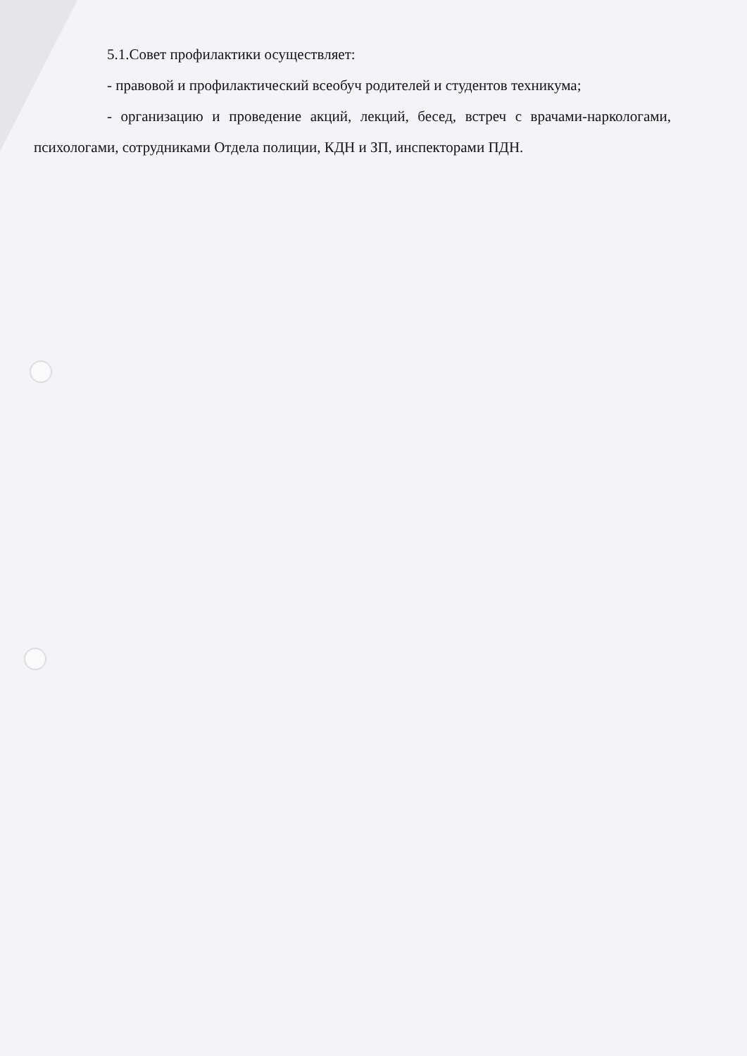5.1.Совет профилактики осуществляет:
- правовой и профилактический всеобуч родителей и студентов техникума;
- организацию и проведение акций, лекций, бесед, встреч с врачами-наркологами, психологами, сотрудниками Отдела полиции, КДН и ЗП, инспекторами ПДН.